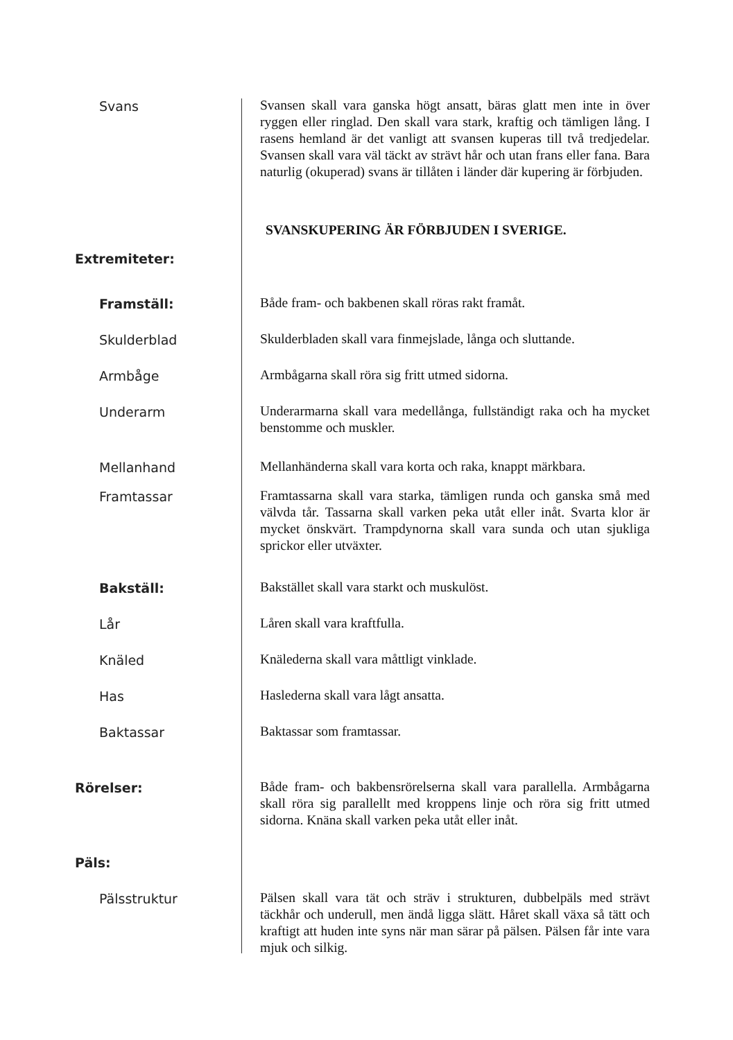Svans
Svansen skall vara ganska högt ansatt, bäras glatt men inte in över ryggen eller ringlad. Den skall vara stark, kraftig och tämligen lång. I rasens hemland är det vanligt att svansen kuperas till två tredjedelar. Svansen skall vara väl täckt av strävt hår och utan frans eller fana. Bara naturlig (okuperad) svans är tillåten i länder där kupering är förbjuden.
SVANSKUPERING ÄR FÖRBJUDEN I SVERIGE.
Extremiteter:
Framställ:
Både fram- och bakbenen skall röras rakt framåt.
Skulderblad
Skulderbladen skall vara finmejslade, långa och sluttande.
Armbåge
Armbågarna skall röra sig fritt utmed sidorna.
Underarm
Underarmarna skall vara medellånga, fullständigt raka och ha mycket benstomme och muskler.
Mellanhand
Mellanhänderna skall vara korta och raka, knappt märkbara.
Framtassar
Framtassarna skall vara starka, tämligen runda och ganska små med välvda tår. Tassarna skall varken peka utåt eller inåt. Svarta klor är mycket önskvärt. Trampdynorna skall vara sunda och utan sjukliga sprickor eller utväxter.
Bakställ:
Bakstället skall vara starkt och muskulöst.
Lår
Låren skall vara kraftfulla.
Knäled
Knälederna skall vara måttligt vinklade.
Has
Haslederna skall vara lågt ansatta.
Baktassar
Baktassar som framtassar.
Rörelser:
Både fram- och bakbensrörelserna skall vara parallella. Armbågarna skall röra sig parallellt med kroppens linje och röra sig fritt utmed sidorna. Knäna skall varken peka utåt eller inåt.
Päls:
Pälsstruktur
Pälsen skall vara tät och sträv i strukturen, dubbelpäls med strävt täckhår och underull, men ändå ligga slätt. Håret skall växa så tätt och kraftigt att huden inte syns när man särar på pälsen. Pälsen får inte vara mjuk och silkig.